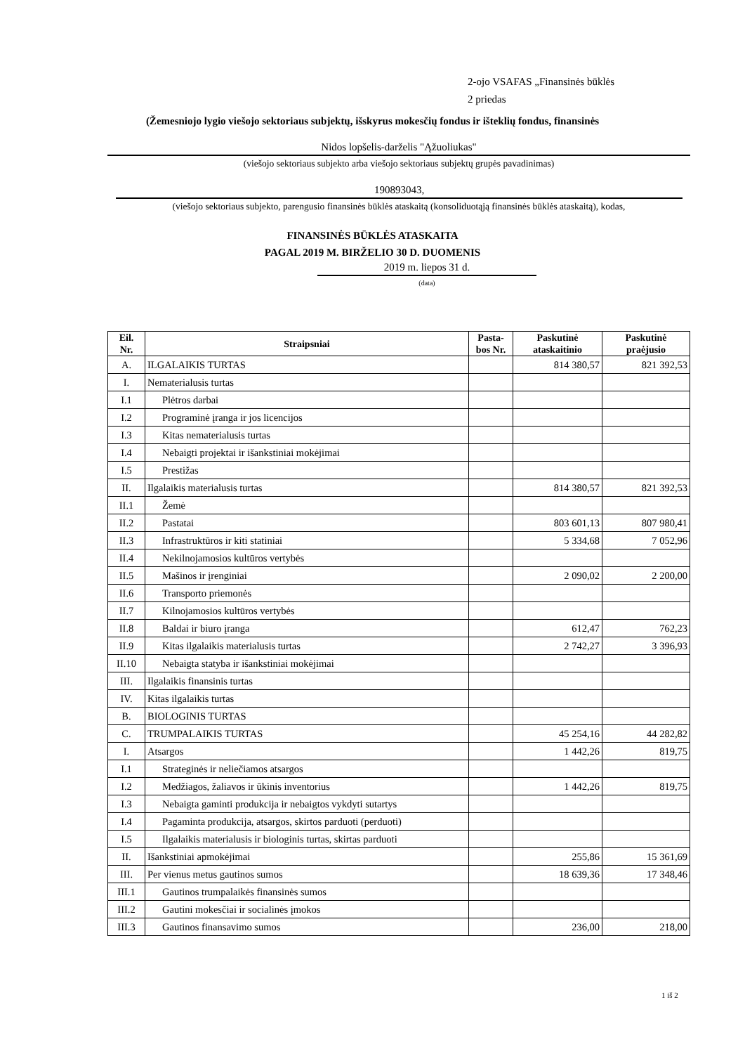2-ojo VSAFAS „Finansinės būklės
2 priedas
(Žemesniojo lygio viešojo sektoriaus subjektų, išskyrus mokesčių fondus ir išteklių fondus, finansinės
Nidos lopšelis-darželis "Ąžuoliukas"
(viešojo sektoriaus subjekto arba viešojo sektoriaus subjektų grupės pavadinimas)
190893043,
(viešojo sektoriaus subjekto, parengusio finansinės būklės ataskaitą (konsoliduotąją finansinės būklės ataskaitą), kodas,
FINANSINĖS BŪKLĖS ATASKAITA
PAGAL 2019 M. BIRŽELIO 30 D. DUOMENIS
2019 m. liepos 31 d.
(data)
| Eil. Nr. | Straipsniai | Pasta- bos Nr. | Paskutinė ataskaitinio | Paskutinė praėjusio |
| --- | --- | --- | --- | --- |
| A. | ILGALAIKIS TURTAS | | 814 380,57 | 821 392,53 |
| I. | Nematerialusis turtas | | | |
| I.1 | Plėtros darbai | | | |
| I.2 | Programinė įranga ir jos licencijos | | | |
| I.3 | Kitas nematerialusis turtas | | | |
| I.4 | Nebaigti projektai ir išankstiniai mokėjimai | | | |
| I.5 | Prestižas | | | |
| II. | Ilgalaikis materialusis turtas | | 814 380,57 | 821 392,53 |
| II.1 | Žemė | | | |
| II.2 | Pastatai | | 803 601,13 | 807 980,41 |
| II.3 | Infrastruktūros ir kiti statiniai | | 5 334,68 | 7 052,96 |
| II.4 | Nekilnojamosios kultūros vertybės | | | |
| II.5 | Mašinos ir įrenginiai | | 2 090,02 | 2 200,00 |
| II.6 | Transporto priemonės | | | |
| II.7 | Kilnojamosios kultūros vertybės | | | |
| II.8 | Baldai ir biuro įranga | | 612,47 | 762,23 |
| II.9 | Kitas ilgalaikis materialusis turtas | | 2 742,27 | 3 396,93 |
| II.10 | Nebaigta statyba ir išankstiniai mokėjimai | | | |
| III. | Ilgalaikis finansinis turtas | | | |
| IV. | Kitas ilgalaikis turtas | | | |
| B. | BIOLOGINIS TURTAS | | | |
| C. | TRUMPALAIKIS TURTAS | | 45 254,16 | 44 282,82 |
| I. | Atsargos | | 1 442,26 | 819,75 |
| I.1 | Strateginės ir neliečiamos atsargos | | | |
| I.2 | Medžiagos, žaliavos ir ūkinis inventorius | | 1 442,26 | 819,75 |
| I.3 | Nebaigta gaminti produkcija ir nebaigtos vykdyti sutartys | | | |
| I.4 | Pagaminta produkcija, atsargos, skirtos parduoti (perduoti) | | | |
| I.5 | Ilgalaikis materialusis ir biologinis turtas, skirtas parduoti | | | |
| II. | Išankstiniai apmokėjimai | | 255,86 | 15 361,69 |
| III. | Per vienus metus gautinos sumos | | 18 639,36 | 17 348,46 |
| III.1 | Gautinos trumpalaikės finansinės sumos | | | |
| III.2 | Gautini mokesčiai ir socialinės įmokos | | | |
| III.3 | Gautinos finansavimo sumos | | 236,00 | 218,00 |
1 iš 2